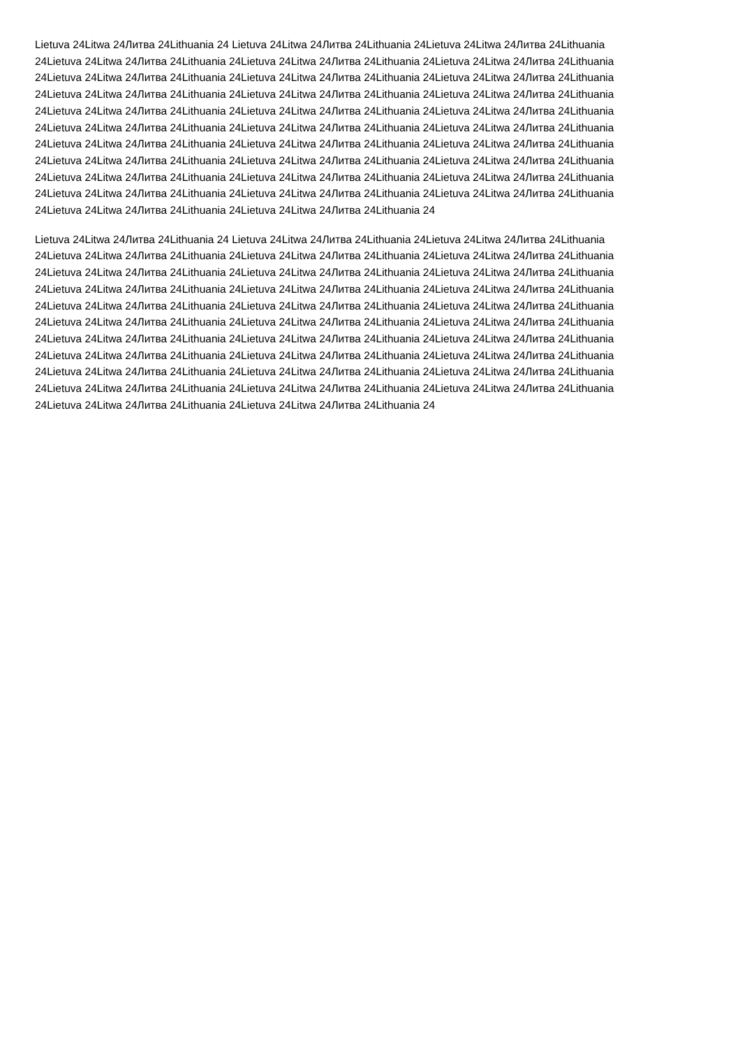Lietuva 24Litwa 24Литва 24Lithuania 24 Lietuva 24Litwa 24Литва 24Lithuania 24Lietuva 24Litwa 24Литва 24Lithuania
24Lietuva 24Litwa 24Литва 24Lithuania 24Lietuva 24Litwa 24Литва 24Lithuania 24Lietuva 24Litwa 24Литва 24Lithuania
24Lietuva 24Litwa 24Литва 24Lithuania 24Lietuva 24Litwa 24Литва 24Lithuania 24Lietuva 24Litwa 24Литва 24Lithuania
24Lietuva 24Litwa 24Литва 24Lithuania 24Lietuva 24Litwa 24Литва 24Lithuania 24Lietuva 24Litwa 24Литва 24Lithuania
24Lietuva 24Litwa 24Литва 24Lithuania 24Lietuva 24Litwa 24Литва 24Lithuania 24Lietuva 24Litwa 24Литва 24Lithuania
24Lietuva 24Litwa 24Литва 24Lithuania 24Lietuva 24Litwa 24Литва 24Lithuania 24Lietuva 24Litwa 24Литва 24Lithuania
24Lietuva 24Litwa 24Литва 24Lithuania 24Lietuva 24Litwa 24Литва 24Lithuania 24Lietuva 24Litwa 24Литва 24Lithuania
24Lietuva 24Litwa 24Литва 24Lithuania 24Lietuva 24Litwa 24Литва 24Lithuania 24Lietuva 24Litwa 24Литва 24Lithuania
24Lietuva 24Litwa 24Литва 24Lithuania 24Lietuva 24Litwa 24Литва 24Lithuania 24Lietuva 24Litwa 24Литва 24Lithuania
24Lietuva 24Litwa 24Литва 24Lithuania 24Lietuva 24Litwa 24Литва 24Lithuania 24Lietuva 24Litwa 24Литва 24Lithuania
24Lietuva 24Litwa 24Литва 24Lithuania 24Lietuva 24Litwa 24Литва 24Lithuania 24
Lietuva 24Litwa 24Литва 24Lithuania 24 Lietuva 24Litwa 24Литва 24Lithuania 24Lietuva 24Litwa 24Литва 24Lithuania
24Lietuva 24Litwa 24Литва 24Lithuania 24Lietuva 24Litwa 24Литва 24Lithuania 24Lietuva 24Litwa 24Литва 24Lithuania
24Lietuva 24Litwa 24Литва 24Lithuania 24Lietuva 24Litwa 24Литва 24Lithuania 24Lietuva 24Litwa 24Литва 24Lithuania
24Lietuva 24Litwa 24Литва 24Lithuania 24Lietuva 24Litwa 24Литва 24Lithuania 24Lietuva 24Litwa 24Литва 24Lithuania
24Lietuva 24Litwa 24Литва 24Lithuania 24Lietuva 24Litwa 24Литва 24Lithuania 24Lietuva 24Litwa 24Литва 24Lithuania
24Lietuva 24Litwa 24Литва 24Lithuania 24Lietuva 24Litwa 24Литва 24Lithuania 24Lietuva 24Litwa 24Литва 24Lithuania
24Lietuva 24Litwa 24Литва 24Lithuania 24Lietuva 24Litwa 24Литва 24Lithuania 24Lietuva 24Litwa 24Литва 24Lithuania
24Lietuva 24Litwa 24Литва 24Lithuania 24Lietuva 24Litwa 24Литва 24Lithuania 24Lietuva 24Litwa 24Литва 24Lithuania
24Lietuva 24Litwa 24Литва 24Lithuania 24Lietuva 24Litwa 24Литва 24Lithuania 24Lietuva 24Litwa 24Литва 24Lithuania
24Lietuva 24Litwa 24Литва 24Lithuania 24Lietuva 24Litwa 24Литва 24Lithuania 24Lietuva 24Litwa 24Литва 24Lithuania
24Lietuva 24Litwa 24Литва 24Lithuania 24Lietuva 24Litwa 24Литва 24Lithuania 24